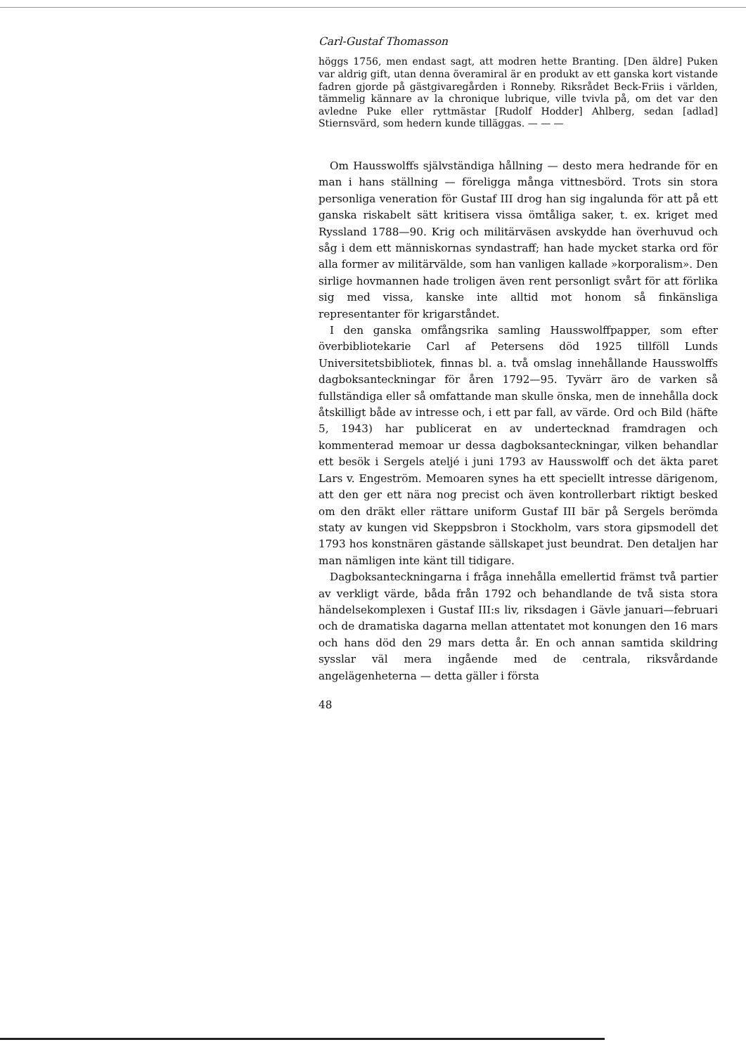Carl-Gustaf Thomasson
höggs 1756, men endast sagt, att modren hette Branting. [Den äldre] Puken var aldrig gift, utan denna överamiral är en produkt av ett ganska kort vistande fadren gjorde på gästgivaregården i Ronneby. Riksrådet Beck-Friis i världen, tämmelig kännare av la chronique lubrique, ville tvivla på, om det var den avledne Puke eller ryttmästar [Rudolf Hodder] Ahlberg, sedan [adlad] Stiernsvärd, som hedern kunde tilläggas. — — —
Om Hausswolffs självständiga hållning — desto mera hedrande för en man i hans ställning — föreligga många vittnesbörd. Trots sin stora personliga veneration för Gustaf III drog han sig ingalunda för att på ett ganska riskabelt sätt kritisera vissa ömtåliga saker, t. ex. kriget med Ryssland 1788—90. Krig och militärväsen avskydde han överhuvud och såg i dem ett människornas syndastraff; han hade mycket starka ord för alla former av militärvälde, som han vanligen kallade »korporalism». Den sirlige hovmannen hade troligen även rent personligt svårt för att förlika sig med vissa, kanske inte alltid mot honom så finkänsliga representanter för krigarståndet.
I den ganska omfångsrika samling Hausswolffpapper, som efter överbibliotekarie Carl af Petersens död 1925 tillföll Lunds Universitetsbibliotek, finnas bl. a. två omslag innehållande Hausswolffs dagboksanteckningar för åren 1792—95. Tyvärr äro de varken så fullständiga eller så omfattande man skulle önska, men de innehålla dock åtskilligt både av intresse och, i ett par fall, av värde. Ord och Bild (häfte 5, 1943) har publicerat en av undertecknad framdragen och kommenterad memoar ur dessa dagboksanteckningar, vilken behandlar ett besök i Sergels ateljé i juni 1793 av Hausswolff och det äkta paret Lars v. Engeström. Memoaren synes ha ett speciellt intresse därigenom, att den ger ett nära nog precist och även kontrollerbart riktigt besked om den dräkt eller rättare uniform Gustaf III bär på Sergels berömda staty av kungen vid Skeppsbron i Stockholm, vars stora gipsmodell det 1793 hos konstnären gästande sällskapet just beundrat. Den detaljen har man nämligen inte känt till tidigare.
Dagboksanteckningarna i fråga innehålla emellertid främst två partier av verkligt värde, båda från 1792 och behandlande de två sista stora händelsekomplexen i Gustaf III:s liv, riksdagen i Gävle januari—februari och de dramatiska dagarna mellan attentatet mot konungen den 16 mars och hans död den 29 mars detta år. En och annan samtida skildring sysslar väl mera ingående med de centrala, riksvårdande angelägenheterna — detta gäller i första
48